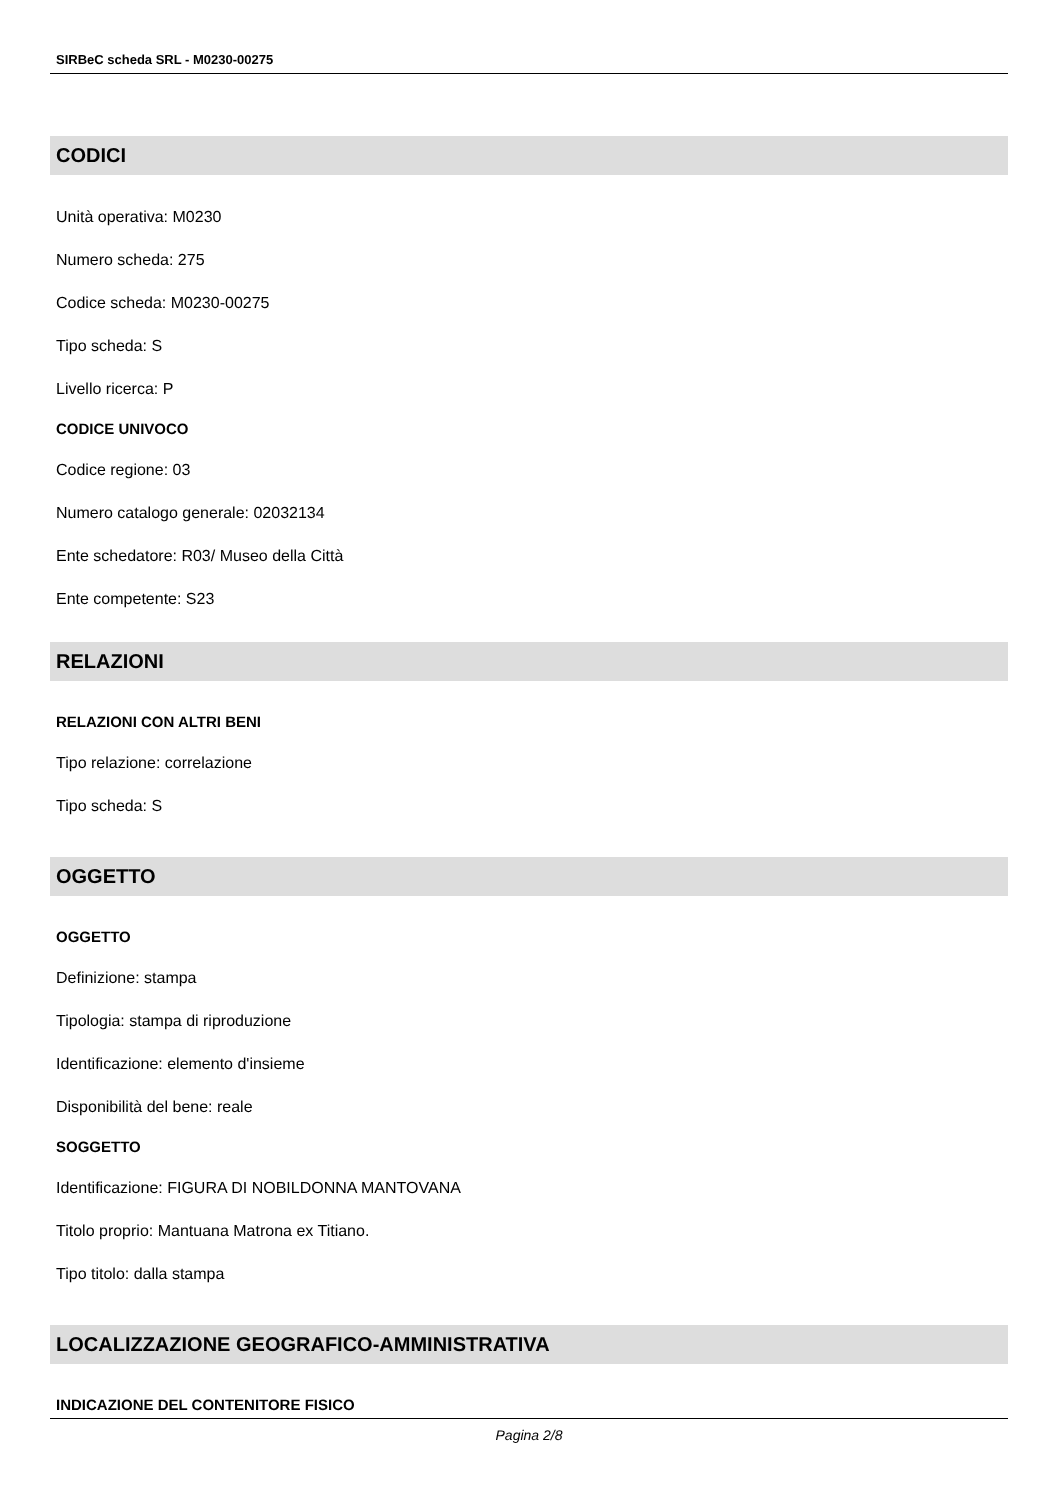SIRBeC scheda SRL - M0230-00275
CODICI
Unità operativa: M0230
Numero scheda: 275
Codice scheda: M0230-00275
Tipo scheda: S
Livello ricerca: P
CODICE UNIVOCO
Codice regione: 03
Numero catalogo generale: 02032134
Ente schedatore: R03/ Museo della Città
Ente competente: S23
RELAZIONI
RELAZIONI CON ALTRI BENI
Tipo relazione: correlazione
Tipo scheda: S
OGGETTO
OGGETTO
Definizione: stampa
Tipologia: stampa di riproduzione
Identificazione: elemento d'insieme
Disponibilità del bene: reale
SOGGETTO
Identificazione: FIGURA DI NOBILDONNA MANTOVANA
Titolo proprio: Mantuana Matrona ex Titiano.
Tipo titolo: dalla stampa
LOCALIZZAZIONE GEOGRAFICO-AMMINISTRATIVA
INDICAZIONE DEL CONTENITORE FISICO
Pagina 2/8